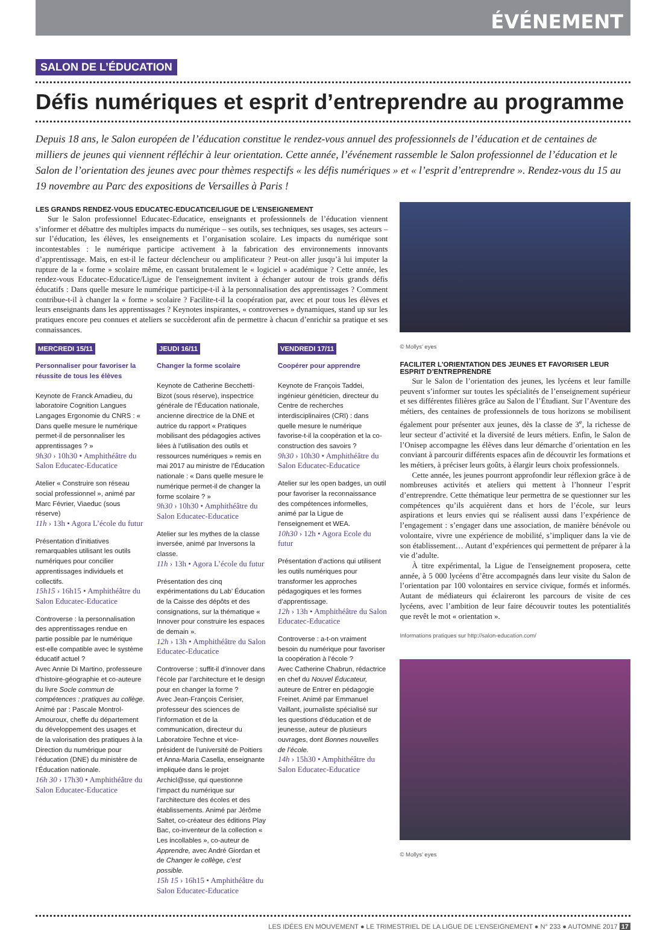ÉVÉNEMENT
SALON DE L’ÉDUCATION
Défis numériques et esprit d’entreprendre au programme
Depuis 18 ans, le Salon européen de l’éducation constitue le rendez-vous annuel des professionnels de l’éducation et de centaines de milliers de jeunes qui viennent réfléchir à leur orientation. Cette année, l’événement rassemble le Salon professionnel de l’éducation et le Salon de l’orientation des jeunes avec pour thèmes respectifs « les défis numériques » et « l’esprit d’entreprendre ». Rendez-vous du 15 au 19 novembre au Parc des expositions de Versailles à Paris !
LES GRANDS RENDEZ-VOUS EDUCATEC-EDUCATICE/LIGUE DE L’ENSEIGNEMENT
Sur le Salon professionnel Educatec-Educatice, enseignants et professionnels de l’éducation viennent s’informer et débattre des multiples impacts du numérique – ses outils, ses techniques, ses usages, ses acteurs – sur l’éducation, les élèves, les enseignements et l’organisation scolaire. Les impacts du numérique sont incontestables : le numérique participe activement à la fabrication des environnements innovants d’apprentissage. Mais, en est-il le facteur déclencheur ou amplificateur ? Peut-on aller jusqu’à lui imputer la rupture de la « forme » scolaire même, en cassant brutalement le « logiciel » académique ? Cette année, les rendez-vous Educatec-Educatice/Ligue de l'enseignement invitent à échanger autour de trois grands défis éducatifs : Dans quelle mesure le numérique participe-t-il à la personnalisation des apprentissages ? Comment contribue-t-il à changer la « forme » scolaire ? Facilite-t-il la coopération par, avec et pour tous les élèves et leurs enseignants dans les apprentissages ? Keynotes inspirantes, « controverses » dynamiques, stand up sur les pratiques encore peu connues et ateliers se succèderont afin de permettre à chacun d’enrichir sa pratique et ses connaissances.
MERCREDI 15/11
Personnaliser pour favoriser la réussite de tous les élèves
Keynote de Franck Amadieu, du laboratoire Cognition Langues Langages Ergonomie du CNRS : « Dans quelle mesure le numérique permet-il de personnaliser les apprentissages ? »
9h30 › 10h30 • Amphithéâtre du Salon Educatec-Educatice
Atelier « Construire son réseau social professionnel », animé par Marc Février, Viaeduc (sous réserve)
11h › 13h • Agora L’école du futur
Présentation d’initiatives remarquables utilisant les outils numériques pour concilier apprentissages individuels et collectifs.
15h15 › 16h15 • Amphithéâtre du Salon Educatec-Educatice
Controverse : la personnalisation des apprentissages rendue en partie possible par le numérique est-elle compatible avec le système éducatif actuel ?
Avec Annie Di Martino, professeure d’histoire-géographie et co-auteure du livre Socle commun de compétences : pratiques au collège. Animé par : Pascale Montrol-Amouroux, cheffe du département du développement des usages et de la valorisation des pratiques à la Direction du numérique pour l’éducation (DNE) du ministère de l’Éducation nationale.
16h 30 › 17h30 • Amphithéâtre du Salon Educatec-Educatice
JEUDI 16/11
Changer la forme scolaire
Keynote de Catherine Becchetti-Bizot (sous réserve), inspectrice générale de l’Éducation nationale, ancienne directrice de la DNE et autrice du rapport « Pratiques mobilisant des pédagogies actives liées à l’utilisation des outils et ressources numériques » remis en mai 2017 au ministre de l’Éducation nationale : « Dans quelle mesure le numérique permet-il de changer la forme scolaire ? »
9h30 › 10h30 • Amphithéâtre du Salon Educatec-Educatice
Atelier sur les mythes de la classe inversée, animé par Inversons la classe.
11h › 13h • Agora L’école du futur
Présentation des cinq expérimentations du Lab’ Éducation de la Caisse des dépôts et des consignations, sur la thématique « Innover pour construire les espaces de demain ».
12h › 13h • Amphithéâtre du Salon Educatec-Educatice
Controverse : suffit-il d’innover dans l’école par l’architecture et le design pour en changer la forme ?
Avec Jean-François Cerisier, professeur des sciences de l’information et de la communication, directeur du Laboratoire Techne et vice-président de l’université de Poitiers et Anna-Maria Casella, enseignante impliquée dans le projet Archicl@sse, qui questionne l’impact du numérique sur l’architecture des écoles et des établissements. Animé par Jérôme Saltet, co-créateur des éditions Play Bac, co-inventeur de la collection « Les incollables », co-auteur de Apprendre, avec André Giordan et de Changer le collège, c’est possible.
15h 15 › 16h15 • Amphithéâtre du Salon Educatec-Educatice
VENDREDI 17/11
Coopérer pour apprendre
Keynote de François Taddei, ingénieur généticien, directeur du Centre de recherches interdisciplinaires (CRI) : dans quelle mesure le numérique favorise-t-il la coopération et la co-construction des savoirs ?
9h30 › 10h30 • Amphithéâtre du Salon Educatec-Educatice
Atelier sur les open badges, un outil pour favoriser la reconnaissance des compétences informelles, animé par la Ligue de l'enseignement et WEA.
10h30 › 12h • Agora Ecole du futur
Présentation d’actions qui utilisent les outils numériques pour transformer les approches pédagogiques et les formes d’apprentissage.
12h › 13h • Amphithéâtre du Salon Educatec-Educatice
Controverse : a-t-on vraiment besoin du numérique pour favoriser la coopération à l’école ?
Avec Catherine Chabrun, rédactrice en chef du Nouvel Éducateur, auteure de Entrer en pédagogie Freinet. Animé par Emmanuel Vaillant, journaliste spécialisé sur les questions d'éducation et de jeunesse, auteur de plusieurs ouvrages, dont Bonnes nouvelles de l’école.
14h › 15h30 • Amphithéâtre du Salon Educatec-Educatice
© Mollys’ eyes
FACILITER L’ORIENTATION DES JEUNES ET FAVORISER LEUR ESPRIT D’ENTREPRENDRE
Sur le Salon de l’orientation des jeunes, les lycéens et leur famille peuvent s’informer sur toutes les spécialités de l’enseignement supérieur et ses différentes filières grâce au Salon de l’Étudiant. Sur l’Aventure des métiers, des centaines de professionnels de tous horizons se mobilisent également pour présenter aux jeunes, dès la classe de 3<sup>e</sup>, la richesse de leur secteur d’activité et la diversité de leurs métiers. Enfin, le Salon de l’Onisep accompagne les élèves dans leur démarche d’orientation en les conviant à parcourir différents espaces afin de découvrir les formations et les métiers, à préciser leurs goûts, à élargir leurs choix professionnels.
Cette année, les jeunes pourront approfondir leur réflexion grâce à de nombreuses activités et ateliers qui mettent à l’honneur l’esprit d’entreprendre. Cette thématique leur permettra de se questionner sur les compétences qu’ils acquièrent dans et hors de l’école, sur leurs aspirations et leurs envies qui se réalisent aussi dans l’expérience de l’engagement : s’engager dans une association, de manière bénévole ou volontaire, vivre une expérience de mobilité, s’impliquer dans la vie de son établissement… Autant d’expériences qui permettent de préparer à la vie d’adulte.
À titre expérimental, la Ligue de l'enseignement proposera, cette année, à 5 000 lycéens d’être accompagnés dans leur visite du Salon de l’orientation par 100 volontaires en service civique, formés et informés. Autant de médiateurs qui éclaireront les parcours de visite de ces lycéens, avec l’ambition de leur faire découvrir toutes les potentialités que revêt le mot « orientation ».
Informations pratiques sur http://salon-education.com/
© Mollys’ eyes
LES IDÉES EN MOUVEMENT ● LE TRIMESTRIEL DE LA LIGUE DE L’ENSEIGNEMENT ● N° 233 ● AUTOMNE 2017 17